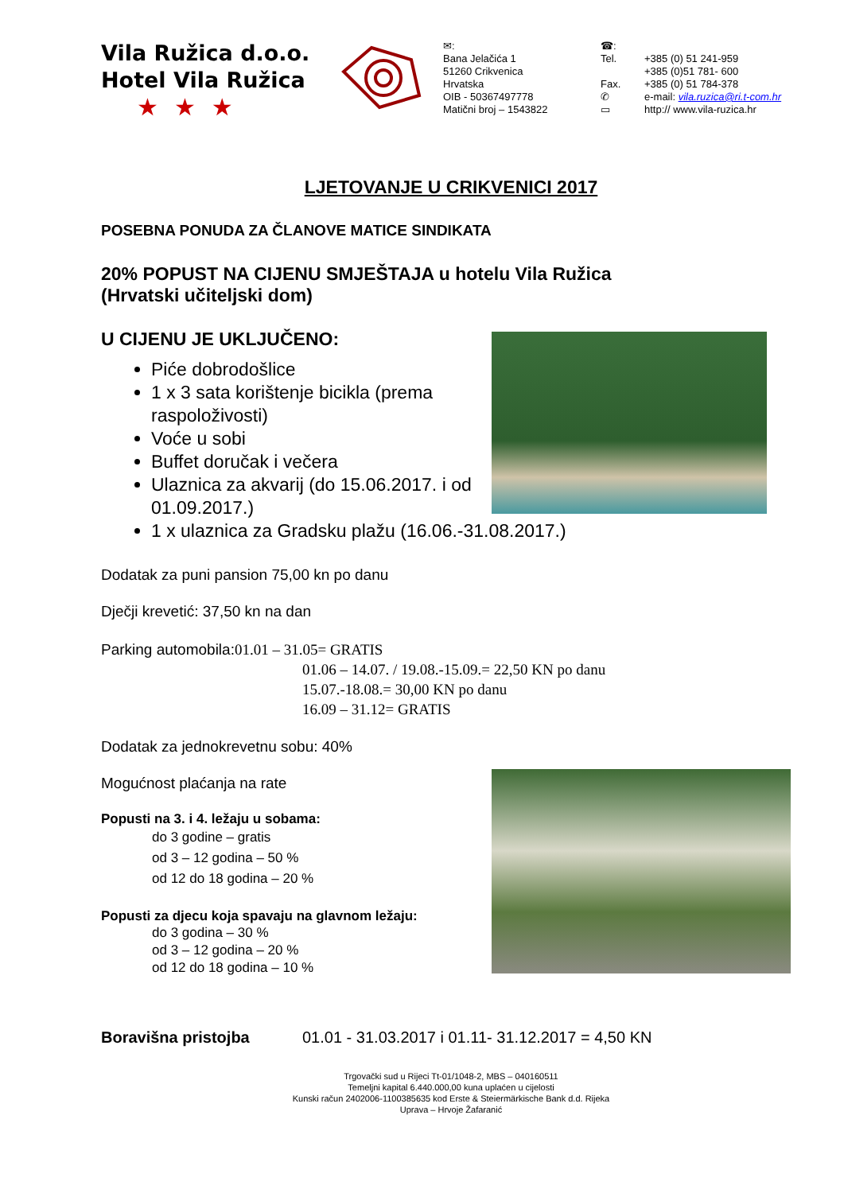Vila Ružica d.o.o.
Hotel Vila Ružica
★★★
✉:
Bana Jelačića 1
51260 Crikvenica
Hrvatska
OIB - 50367497778
Matični broj – 1543822
☎:
Tel.
Fax.
✆
▭
+385 (0) 51 241-959
+385 (0)51 781- 600
+385 (0) 51 784-378
e-mail: vila.ruzica@ri.t-com.hr
http:// www.vila-ruzica.hr
LJETOVANJE U CRIKVENICI 2017
POSEBNA PONUDA ZA ČLANOVE MATICE SINDIKATA
20% POPUST NA CIJENU SMJEŠTAJA u hotelu Vila Ružica
(Hrvatski učiteljski dom)
U CIJENU JE UKLJUČENO:
Piće dobrodošlice
1 x 3 sata korištenje bicikla (prema raspoloživosti)
Voće u sobi
Buffet doručak i večera
Ulaznica za akvarij (do 15.06.2017. i od 01.09.2017.)
1 x ulaznica za Gradsku plažu (16.06.-31.08.2017.)
Dodatak za puni pansion 75,00 kn po danu
Dječji krevetić: 37,50 kn na dan
Parking automobila:01.01 – 31.05= GRATIS
01.06 – 14.07. / 19.08.-15.09.= 22,50 KN po danu
15.07.-18.08.= 30,00 KN po danu
16.09 – 31.12= GRATIS
Dodatak za jednokrevetnu sobu: 40%
Mogućnost plaćanja na rate
Popusti na 3. i 4. ležaju u sobama:
do 3 godine – gratis
od 3 – 12 godina – 50 %
od 12 do 18 godina – 20 %
Popusti za djecu koja spavaju na glavnom ležaju:
do 3 godina – 30 %
od 3 – 12 godina – 20 %
od 12 do 18 godina – 10 %
Boravišna pristojba 01.01 - 31.03.2017 i 01.11- 31.12.2017 = 4,50 KN
Trgovački sud u Rijeci Tt-01/1048-2, MBS – 040160511
Temeljni kapital 6.440.000,00 kuna uplaćen u cijelosti
Kunski račun 2402006-1100385635 kod Erste & Steiermärkische Bank d.d. Rijeka
Uprava – Hrvoje Žafaranić